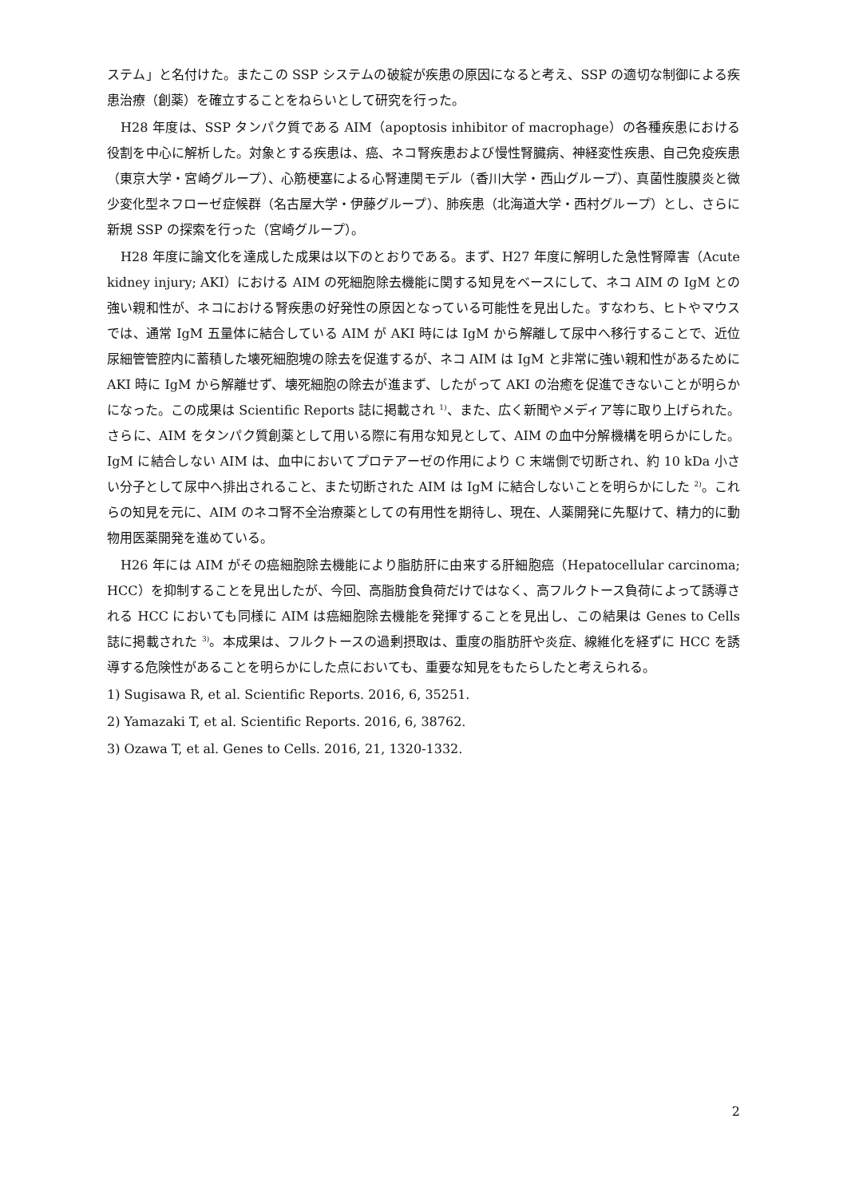ステム」と名付けた。またこの SSP システムの破綻が疾患の原因になると考え、SSP の適切な制御による疾患治療（創薬）を確立することをねらいとして研究を行った。
H28 年度は、SSP タンパク質である AIM（apoptosis inhibitor of macrophage）の各種疾患における役割を中心に解析した。対象とする疾患は、癌、ネコ腎疾患および慢性腎臓病、神経変性疾患、自己免疫疾患（東京大学・宮崎グループ）、心筋梗塞による心腎連関モデル（香川大学・西山グループ）、真菌性腹膜炎と微少変化型ネフローゼ症候群（名古屋大学・伊藤グループ）、肺疾患（北海道大学・西村グループ）とし、さらに新規 SSP の探索を行った（宮崎グループ）。
H28 年度に論文化を達成した成果は以下のとおりである。まず、H27 年度に解明した急性腎障害（Acute kidney injury; AKI）における AIM の死細胞除去機能に関する知見をベースにして、ネコ AIM の IgM との強い親和性が、ネコにおける腎疾患の好発性の原因となっている可能性を見出した。すなわち、ヒトやマウスでは、通常 IgM 五量体に結合している AIM が AKI 時には IgM から解離して尿中へ移行することで、近位尿細管管腔内に蓄積した壊死細胞塊の除去を促進するが、ネコ AIM は IgM と非常に強い親和性があるために AKI 時に IgM から解離せず、壊死細胞の除去が進まず、したがって AKI の治癒を促進できないことが明らかになった。この成果は Scientific Reports 誌に掲載され <sup>1)</sup>、また、広く新聞やメディア等に取り上げられた。さらに、AIM をタンパク質創薬として用いる際に有用な知見として、AIM の血中分解機構を明らかにした。IgM に結合しない AIM は、血中においてプロテアーゼの作用により C 末端側で切断され、約 10 kDa 小さい分子として尿中へ排出されること、また切断された AIM は IgM に結合しないことを明らかにした <sup>2)</sup>。これらの知見を元に、AIM のネコ腎不全治療薬としての有用性を期待し、現在、人薬開発に先駆けて、精力的に動物用医薬開発を進めている。
H26 年には AIM がその癌細胞除去機能により脂肪肝に由来する肝細胞癌（Hepatocellular carcinoma; HCC）を抑制することを見出したが、今回、高脂肪食負荷だけではなく、高フルクトース負荷によって誘導される HCC においても同様に AIM は癌細胞除去機能を発揮することを見出し、この結果は Genes to Cells 誌に掲載された <sup>3)</sup>。本成果は、フルクトースの過剰摂取は、重度の脂肪肝や炎症、線維化を経ずに HCC を誘導する危険性があることを明らかにした点においても、重要な知見をもたらしたと考えられる。
1) Sugisawa R, et al. Scientific Reports. 2016, 6, 35251.
2) Yamazaki T, et al. Scientific Reports. 2016, 6, 38762.
3) Ozawa T, et al. Genes to Cells. 2016, 21, 1320-1332.
2